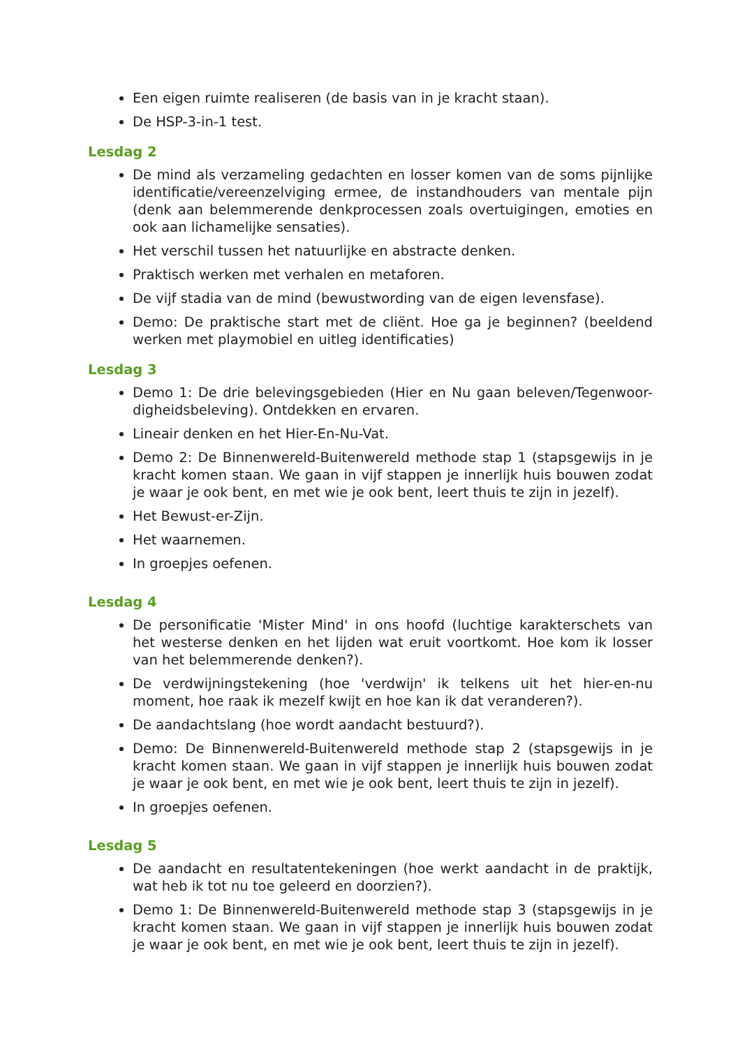Een eigen ruimte realiseren (de basis van in je kracht staan).
De HSP-3-in-1 test.
Lesdag 2
De mind als verzameling gedachten en losser komen van de soms pijnlijke identificatie/vereenzelviging ermee, de instandhouders van mentale pijn (denk aan belemmerende denkprocessen zoals overtuigingen, emoties en ook aan lichamelijke sensaties).
Het verschil tussen het natuurlijke en abstracte denken.
Praktisch werken met verhalen en metaforen.
De vijf stadia van de mind (bewustwording van de eigen levensfase).
Demo: De praktische start met de cliënt. Hoe ga je beginnen? (beeldend werken met playmobiel en uitleg identificaties)
Lesdag 3
Demo 1: De drie belevingsgebieden (Hier en Nu gaan beleven/Tegenwoor-digheidsbeleving). Ontdekken en ervaren.
Lineair denken en het Hier-En-Nu-Vat.
Demo 2: De Binnenwereld-Buitenwereld methode stap 1 (stapsgewijs in je kracht komen staan. We gaan in vijf stappen je innerlijk huis bouwen zodat je waar je ook bent, en met wie je ook bent, leert thuis te zijn in jezelf).
Het Bewust-er-Zijn.
Het waarnemen.
In groepjes oefenen.
Lesdag 4
De personificatie 'Mister Mind' in ons hoofd (luchtige karakterschets van het westerse denken en het lijden wat eruit voortkomt. Hoe kom ik losser van het belemmerende denken?).
De verdwijningstekening (hoe 'verdwijn' ik telkens uit het hier-en-nu moment, hoe raak ik mezelf kwijt en hoe kan ik dat veranderen?).
De aandachtslang (hoe wordt aandacht bestuurd?).
Demo: De Binnenwereld-Buitenwereld methode stap 2 (stapsgewijs in je kracht komen staan. We gaan in vijf stappen je innerlijk huis bouwen zodat je waar je ook bent, en met wie je ook bent, leert thuis te zijn in jezelf).
In groepjes oefenen.
Lesdag 5
De aandacht en resultatentekeningen (hoe werkt aandacht in de praktijk, wat heb ik tot nu toe geleerd en doorzien?).
Demo 1: De Binnenwereld-Buitenwereld methode stap 3 (stapsgewijs in je kracht komen staan. We gaan in vijf stappen je innerlijk huis bouwen zodat je waar je ook bent, en met wie je ook bent, leert thuis te zijn in jezelf).